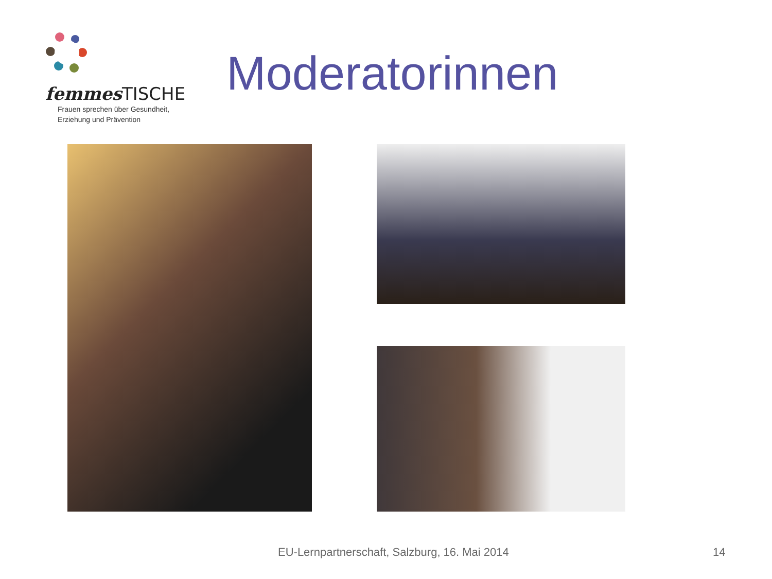femmes TISCHE
Frauen sprechen über Gesundheit,
Erziehung und Prävention
Moderatorinnen
EU-Lernpartnerschaft, Salzburg, 16. Mai 2014
14